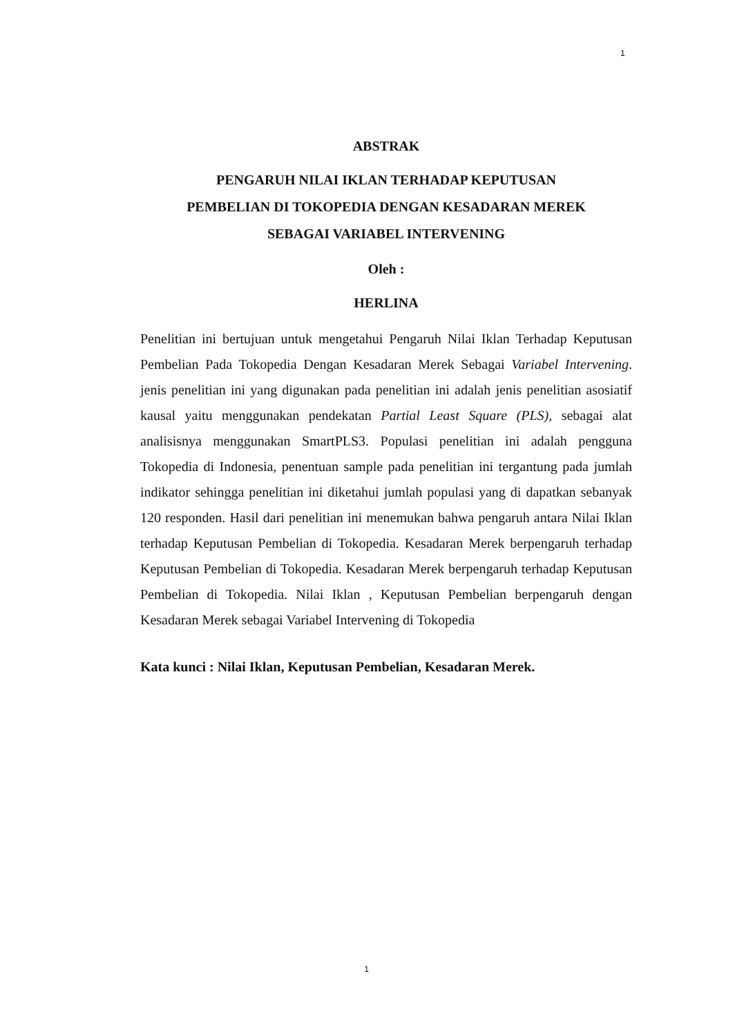1
ABSTRAK
PENGARUH NILAI IKLAN TERHADAP KEPUTUSAN
PEMBELIAN DI TOKOPEDIA DENGAN KESADARAN MEREK
SEBAGAI VARIABEL INTERVENING
Oleh :
HERLINA
Penelitian ini bertujuan untuk mengetahui Pengaruh Nilai Iklan Terhadap Keputusan Pembelian Pada Tokopedia Dengan Kesadaran Merek Sebagai Variabel Intervening. jenis penelitian ini yang digunakan pada penelitian ini adalah jenis penelitian asosiatif kausal yaitu menggunakan pendekatan Partial Least Square (PLS), sebagai alat analisisnya menggunakan SmartPLS3. Populasi penelitian ini adalah pengguna Tokopedia di Indonesia, penentuan sample pada penelitian ini tergantung pada jumlah indikator sehingga penelitian ini diketahui jumlah populasi yang di dapatkan sebanyak 120 responden. Hasil dari penelitian ini menemukan bahwa pengaruh antara Nilai Iklan terhadap Keputusan Pembelian di Tokopedia. Kesadaran Merek berpengaruh terhadap Keputusan Pembelian di Tokopedia. Kesadaran Merek berpengaruh terhadap Keputusan Pembelian di Tokopedia. Nilai Iklan , Keputusan Pembelian berpengaruh dengan Kesadaran Merek sebagai Variabel Intervening di Tokopedia
Kata kunci : Nilai Iklan, Keputusan Pembelian, Kesadaran Merek.
1